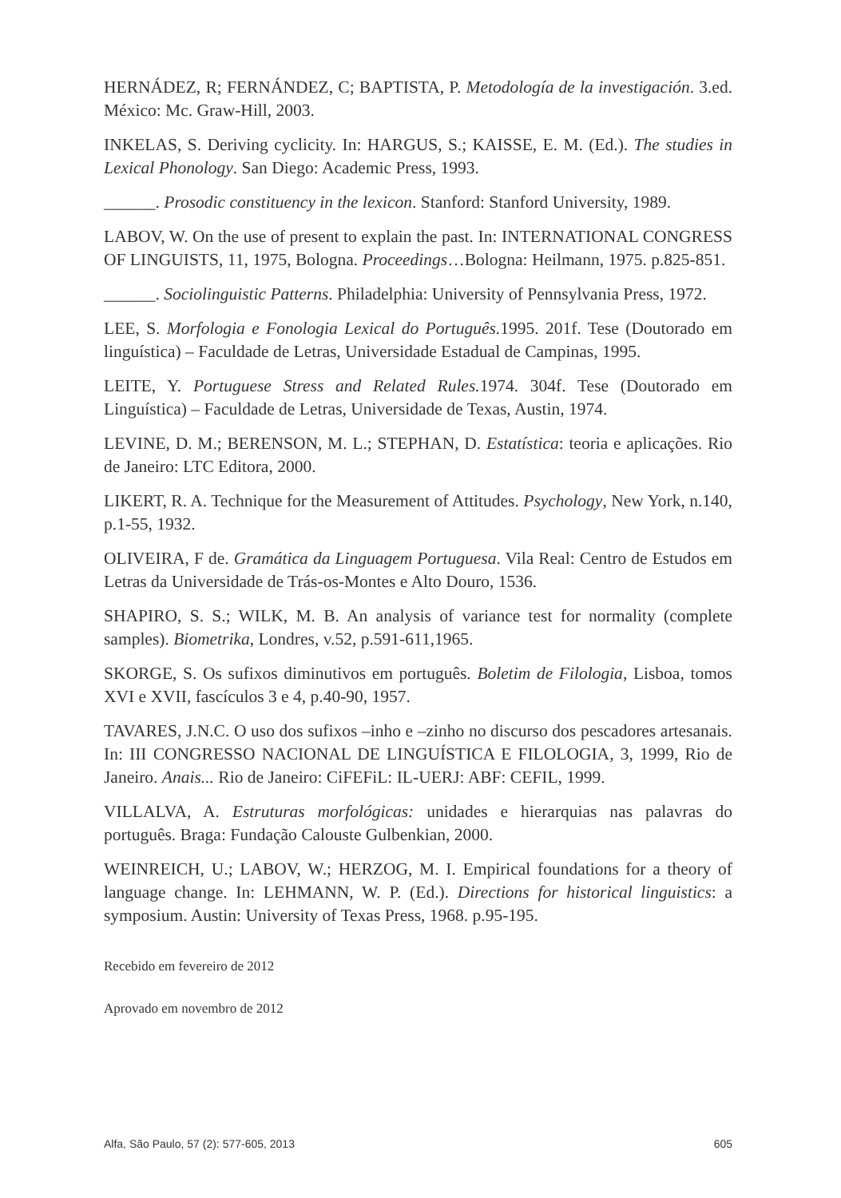HERNÁDEZ, R; FERNÁNDEZ, C; BAPTISTA, P. Metodología de la investigación. 3.ed. México: Mc. Graw-Hill, 2003.
INKELAS, S. Deriving cyclicity. In: HARGUS, S.; KAISSE, E. M. (Ed.). The studies in Lexical Phonology. San Diego: Academic Press, 1993.
______. Prosodic constituency in the lexicon. Stanford: Stanford University, 1989.
LABOV, W. On the use of present to explain the past. In: INTERNATIONAL CONGRESS OF LINGUISTS, 11, 1975, Bologna. Proceedings…Bologna: Heilmann, 1975. p.825-851.
______. Sociolinguistic Patterns. Philadelphia: University of Pennsylvania Press, 1972.
LEE, S. Morfologia e Fonologia Lexical do Português. 1995. 201f. Tese (Doutorado em linguística) – Faculdade de Letras, Universidade Estadual de Campinas, 1995.
LEITE, Y. Portuguese Stress and Related Rules. 1974. 304f. Tese (Doutorado em Linguística) – Faculdade de Letras, Universidade de Texas, Austin, 1974.
LEVINE, D. M.; BERENSON, M. L.; STEPHAN, D. Estatística: teoria e aplicações. Rio de Janeiro: LTC Editora, 2000.
LIKERT, R. A. Technique for the Measurement of Attitudes. Psychology, New York, n.140, p.1-55, 1932.
OLIVEIRA, F de. Gramática da Linguagem Portuguesa. Vila Real: Centro de Estudos em Letras da Universidade de Trás-os-Montes e Alto Douro, 1536.
SHAPIRO, S. S.; WILK, M. B. An analysis of variance test for normality (complete samples). Biometrika, Londres, v.52, p.591-611,1965.
SKORGE, S. Os sufixos diminutivos em português. Boletim de Filologia, Lisboa, tomos XVI e XVII, fascículos 3 e 4, p.40-90, 1957.
TAVARES, J.N.C. O uso dos sufixos –inho e –zinho no discurso dos pescadores artesanais. In: III CONGRESSO NACIONAL DE LINGUÍSTICA E FILOLOGIA, 3, 1999, Rio de Janeiro. Anais... Rio de Janeiro: CiFEFiL: IL-UERJ: ABF: CEFIL, 1999.
VILLALVA, A. Estruturas morfológicas: unidades e hierarquias nas palavras do português. Braga: Fundação Calouste Gulbenkian, 2000.
WEINREICH, U.; LABOV, W.; HERZOG, M. I. Empirical foundations for a theory of language change. In: LEHMANN, W. P. (Ed.). Directions for historical linguistics: a symposium. Austin: University of Texas Press, 1968. p.95-195.
Recebido em fevereiro de 2012
Aprovado em novembro de 2012
Alfa, São Paulo, 57 (2): 577-605, 2013 605